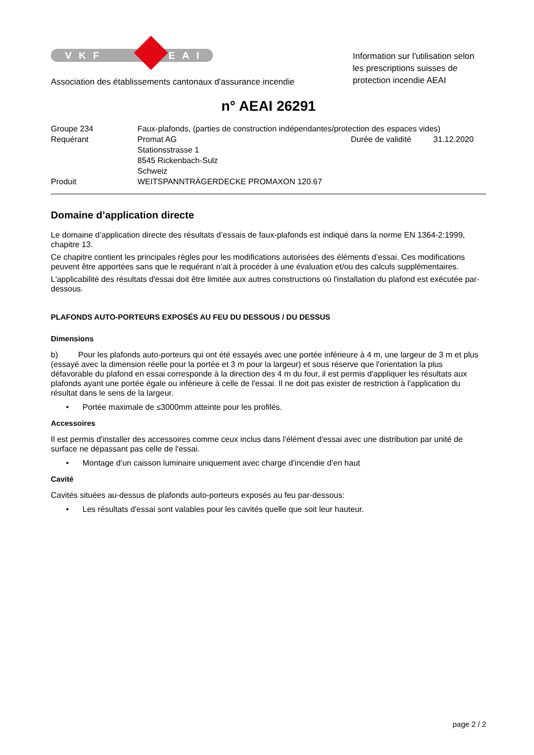VKF AEAI
Association des établissements cantonaux d'assurance incendie
Information sur l'utilisation selon les prescriptions suisses de protection incendie AEAI
n° AEAI 26291
| Groupe 234 | Faux-plafonds, (parties de construction indépendantes/protection des espaces vides) | | |
| Requérant | Promat AG Stationsstrasse 1 8545 Rickenbach-Sulz Schweiz | Durée de validité | 31.12.2020 |
| Produit | WEITSPANNTRÄGERDECKE PROMAXON 120.67 | | |
Domaine d’application directe
Le domaine d’application directe des résultats d’essais de faux-plafonds est indiqué dans la norme EN 1364-2:1999, chapitre 13.
Ce chapitre contient les principales règles pour les modifications autorisées des éléments d’essai. Ces modifications peuvent être apportées sans que le requérant n’ait à procéder à une évaluation et/ou des calculs supplémentaires.
L'applicabilité des résultats d'essai doit être limitée aux autres constructions où l'installation du plafond est exécutée par-dessous.
PLAFONDS AUTO-PORTEURS EXPOSÉS AU FEU DU DESSOUS / DU DESSUS
Dimensions
b) Pour les plafonds auto-porteurs qui ont été essayés avec une portée inférieure à 4 m, une largeur de 3 m et plus (essayé avec la dimension réelle pour la portée et 3 m pour la largeur) et sous réserve que l'orientation la plus défavorable du plafond en essai corresponde à la direction des 4 m du four, il est permis d'appliquer les résultats aux plafonds ayant une portée égale ou inférieure à celle de l'essai. Il ne doit pas exister de restriction à l'application du résultat dans le sens de la largeur.
• Portée maximale de ≤3000mm atteinte pour les profilés.
Accessoires
Il est permis d'installer des accessoires comme ceux inclus dans l'élément d'essai avec une distribution par unité de surface ne dépassant pas celle de l'essai.
• Montage d’un caisson luminaire uniquement avec charge d’incendie d’en haut
Cavité
Cavités situées au-dessus de plafonds auto-porteurs exposés au feu par-dessous:
• Les résultats d'essai sont valables pour les cavités quelle que soit leur hauteur.
page 2 / 2